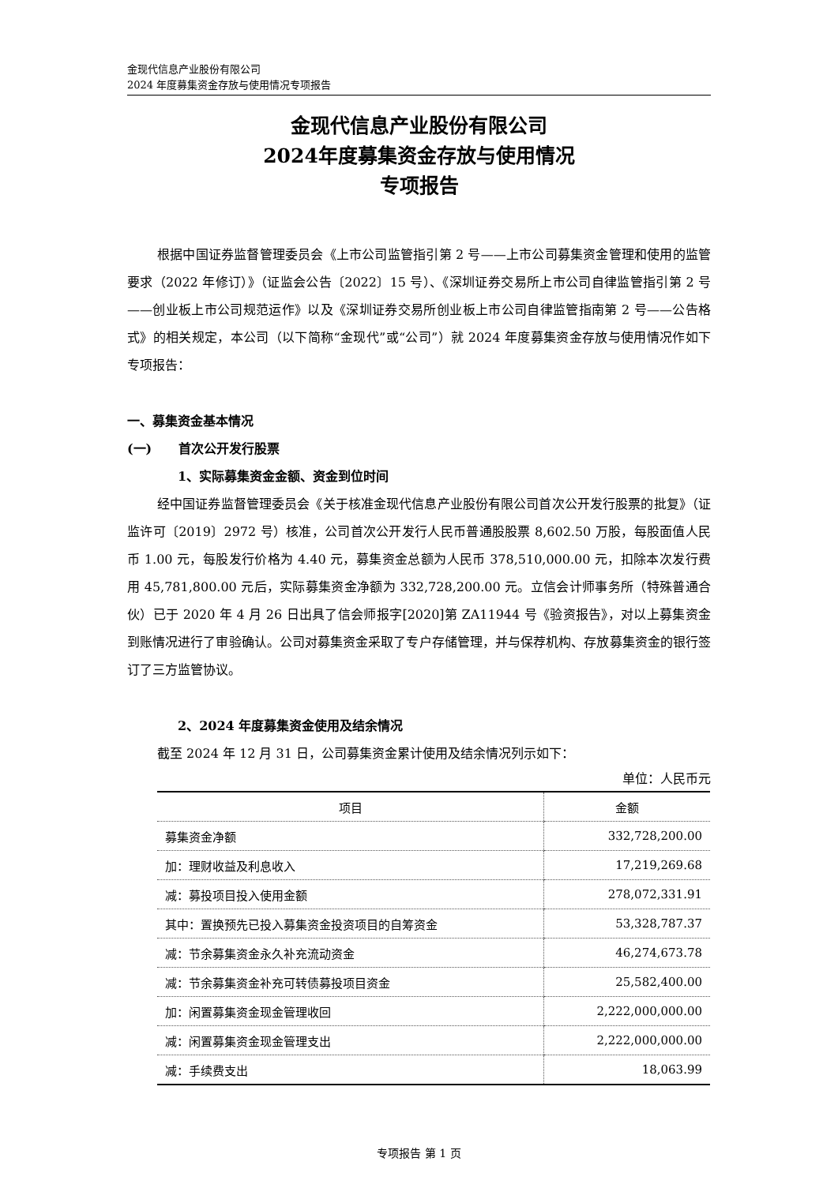金现代信息产业股份有限公司
2024 年度募集资金存放与使用情况专项报告
金现代信息产业股份有限公司
2024年度募集资金存放与使用情况
专项报告
根据中国证券监督管理委员会《上市公司监管指引第 2 号——上市公司募集资金管理和使用的监管要求（2022 年修订）》（证监会公告〔2022〕15 号）、《深圳证券交易所上市公司自律监管指引第 2 号——创业板上市公司规范运作》以及《深圳证券交易所创业板上市公司自律监管指南第 2 号——公告格式》的相关规定，本公司（以下简称“金现代”或“公司”）就 2024 年度募集资金存放与使用情况作如下专项报告：
一、募集资金基本情况
(一) 首次公开发行股票
1、实际募集资金金额、资金到位时间
经中国证券监督管理委员会《关于核准金现代信息产业股份有限公司首次公开发行股票的批复》（证监许可〔2019〕2972 号）核准，公司首次公开发行人民币普通股股票 8,602.50 万股，每股面值人民币 1.00 元，每股发行价格为 4.40 元，募集资金总额为人民币 378,510,000.00 元，扣除本次发行费用 45,781,800.00 元后，实际募集资金净额为 332,728,200.00 元。立信会计师事务所（特殊普通合伙）已于 2020 年 4 月 26 日出具了信会师报字[2020]第 ZA11944 号《验资报告》，对以上募集资金到账情况进行了审验确认。公司对募集资金采取了专户存储管理，并与保荐机构、存放募集资金的银行签订了三方监管协议。
2、2024 年度募集资金使用及结余情况
截至 2024 年 12 月 31 日，公司募集资金累计使用及结余情况列示如下：
单位：人民币元
| 项目 | 金额 |
| --- | --- |
| 募集资金净额 | 332,728,200.00 |
| 加：理财收益及利息收入 | 17,219,269.68 |
| 减：募投项目投入使用金额 | 278,072,331.91 |
| 其中：置换预先已投入募集资金投资项目的自筹资金 | 53,328,787.37 |
| 减：节余募集资金永久补充流动资金 | 46,274,673.78 |
| 减：节余募集资金补充可转债募投项目资金 | 25,582,400.00 |
| 加：闲置募集资金现金管理收回 | 2,222,000,000.00 |
| 减：闲置募集资金现金管理支出 | 2,222,000,000.00 |
| 减：手续费支出 | 18,063.99 |
专项报告 第 1 页